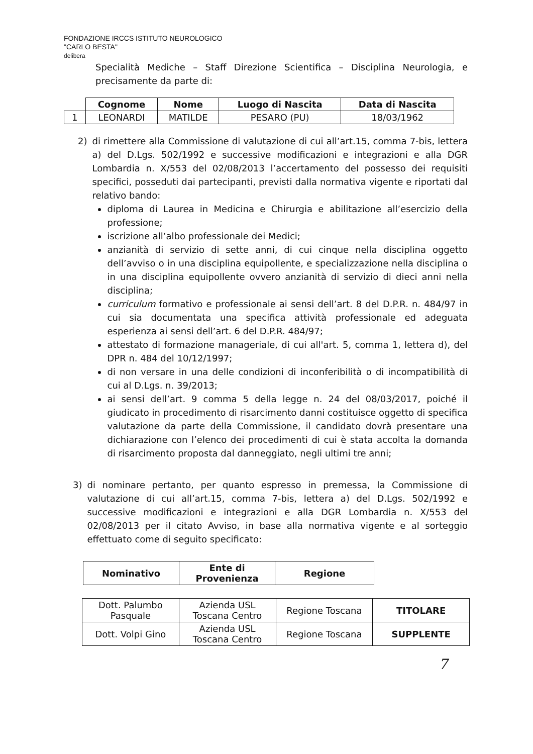FONDAZIONE IRCCS ISTITUTO NEUROLOGICO
"CARLO BESTA"
delibera
Specialità Mediche – Staff Direzione Scientifica – Disciplina Neurologia, e precisamente da parte di:
| | Cognome | Nome | Luogo di Nascita | Data di Nascita |
| 1 | LEONARDI | MATILDE | PESARO (PU) | 18/03/1962 |
2) di rimettere alla Commissione di valutazione di cui all’art.15, comma 7-bis, lettera a) del D.Lgs. 502/1992 e successive modificazioni e integrazioni e alla DGR Lombardia n. X/553 del 02/08/2013 l’accertamento del possesso dei requisiti specifici, posseduti dai partecipanti, previsti dalla normativa vigente e riportati dal relativo bando:
diploma di Laurea in Medicina e Chirurgia e abilitazione all’esercizio della professione;
iscrizione all’albo professionale dei Medici;
anzianità di servizio di sette anni, di cui cinque nella disciplina oggetto dell’avviso o in una disciplina equipollente, e specializzazione nella disciplina o in una disciplina equipollente ovvero anzianità di servizio di dieci anni nella disciplina;
curriculum formativo e professionale ai sensi dell’art. 8 del D.P.R. n. 484/97 in cui sia documentata una specifica attività professionale ed adeguata esperienza ai sensi dell’art. 6 del D.P.R. 484/97;
attestato di formazione manageriale, di cui all'art. 5, comma 1, lettera d), del DPR n. 484 del 10/12/1997;
di non versare in una delle condizioni di inconferibilità o di incompatibilità di cui al D.Lgs. n. 39/2013;
ai sensi dell’art. 9 comma 5 della legge n. 24 del 08/03/2017, poiché il giudicato in procedimento di risarcimento danni costituisce oggetto di specifica valutazione da parte della Commissione, il candidato dovrà presentare una dichiarazione con l’elenco dei procedimenti di cui è stata accolta la domanda di risarcimento proposta dal danneggiato, negli ultimi tre anni;
3) di nominare pertanto, per quanto espresso in premessa, la Commissione di valutazione di cui all’art.15, comma 7-bis, lettera a) del D.Lgs. 502/1992 e successive modificazioni e integrazioni e alla DGR Lombardia n. X/553 del 02/08/2013 per il citato Avviso, in base alla normativa vigente e al sorteggio effettuato come di seguito specificato:
| Nominativo | Ente di Provenienza | Regione |
| --- | --- | --- |
| Dott. Palumbo Pasquale | Azienda USL Toscana Centro | Regione Toscana | TITOLARE |
| Dott. Volpi Gino | Azienda USL Toscana Centro | Regione Toscana | SUPPLENTE |
7